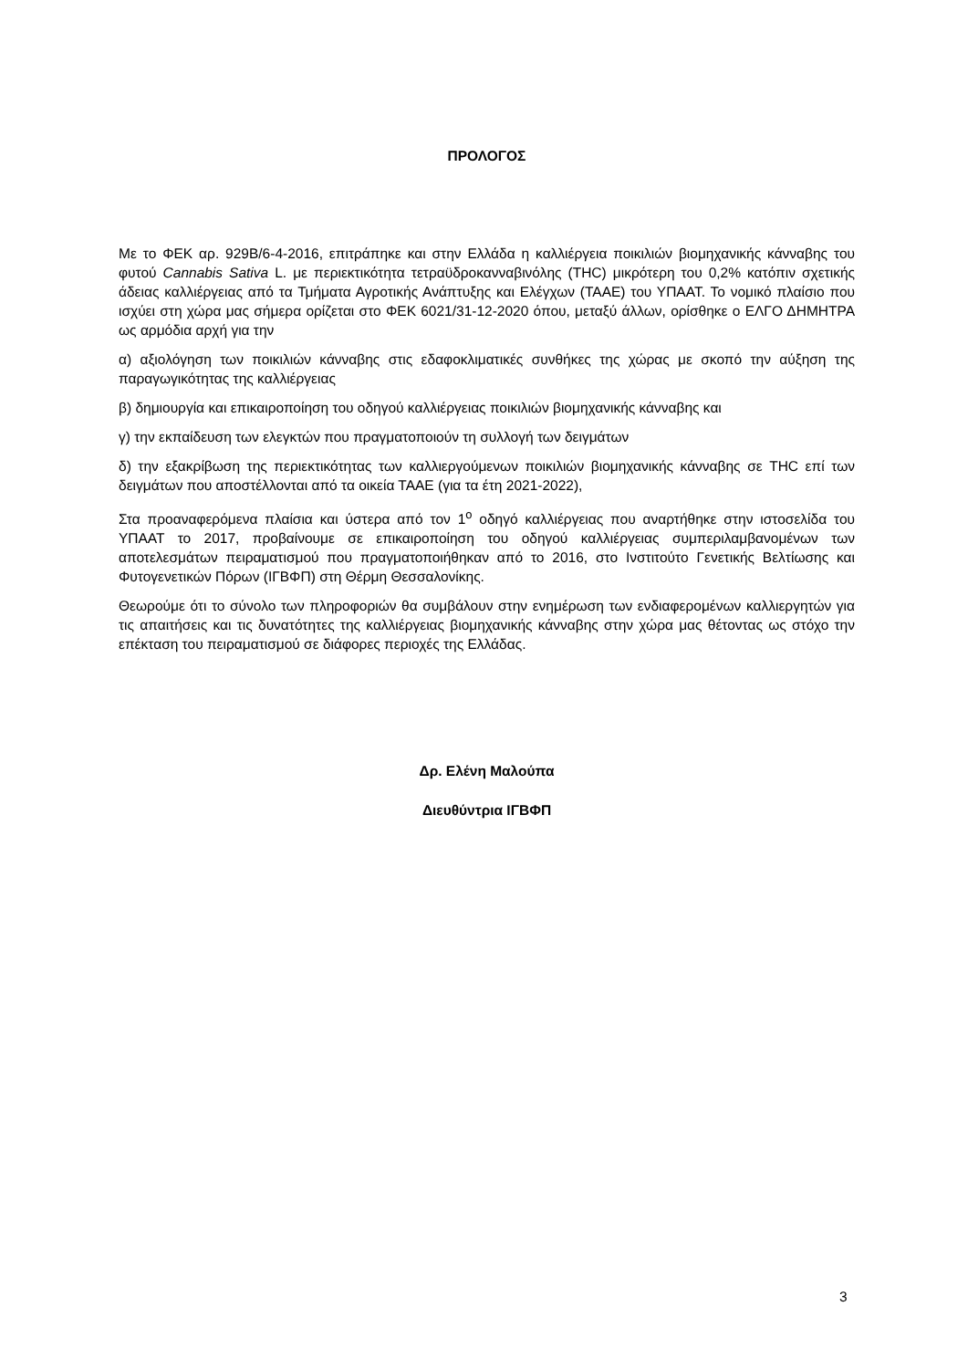ΠΡΟΛΟΓΟΣ
Με το ΦΕΚ αρ. 929Β/6-4-2016, επιτράπηκε και στην Ελλάδα η καλλιέργεια ποικιλιών βιομηχανικής κάνναβης του φυτού Cannabis Sativa L. με περιεκτικότητα τετραϋδροκανναβινόλης (THC) μικρότερη του 0,2% κατόπιν σχετικής άδειας καλλιέργειας από τα Τμήματα Αγροτικής Ανάπτυξης και Ελέγχων (ΤΑΑΕ) του ΥΠΑΑΤ. Το νομικό πλαίσιο που ισχύει στη χώρα μας σήμερα ορίζεται στο ΦΕΚ 6021/31-12-2020 όπου, μεταξύ άλλων, ορίσθηκε ο ΕΛΓΟ ΔΗΜΗΤΡΑ ως αρμόδια αρχή για την
α) αξιολόγηση των ποικιλιών κάνναβης στις εδαφοκλιματικές συνθήκες της χώρας με σκοπό την αύξηση της παραγωγικότητας της καλλιέργειας
β) δημιουργία και επικαιροποίηση του οδηγού καλλιέργειας ποικιλιών βιομηχανικής κάνναβης και
γ) την εκπαίδευση των ελεγκτών που πραγματοποιούν τη συλλογή των δειγμάτων
δ) την εξακρίβωση της περιεκτικότητας των καλλιεργούμενων ποικιλιών βιομηχανικής κάνναβης σε THC επί των δειγμάτων που αποστέλλονται από τα οικεία ΤΑΑΕ (για τα έτη 2021-2022),
Στα προαναφερόμενα πλαίσια και ύστερα από τον 1<sup>ο</sup> οδηγό καλλιέργειας που αναρτήθηκε στην ιστοσελίδα του ΥΠΑΑΤ το 2017, προβαίνουμε σε επικαιροποίηση του οδηγού καλλιέργειας συμπεριλαμβανομένων των αποτελεσμάτων πειραματισμού που πραγματοποιήθηκαν από το 2016, στο Ινστιτούτο Γενετικής Βελτίωσης και Φυτογενετικών Πόρων (ΙΓΒΦΠ) στη Θέρμη Θεσσαλονίκης.
Θεωρούμε ότι το σύνολο των πληροφοριών θα συμβάλουν στην ενημέρωση των ενδιαφερομένων καλλιεργητών για τις απαιτήσεις και τις δυνατότητες της καλλιέργειας βιομηχανικής κάνναβης στην χώρα μας θέτοντας ως στόχο την επέκταση του πειραματισμού σε διάφορες περιοχές της Ελλάδας.
Δρ. Ελένη Μαλούπα
Διευθύντρια ΙΓΒΦΠ
3